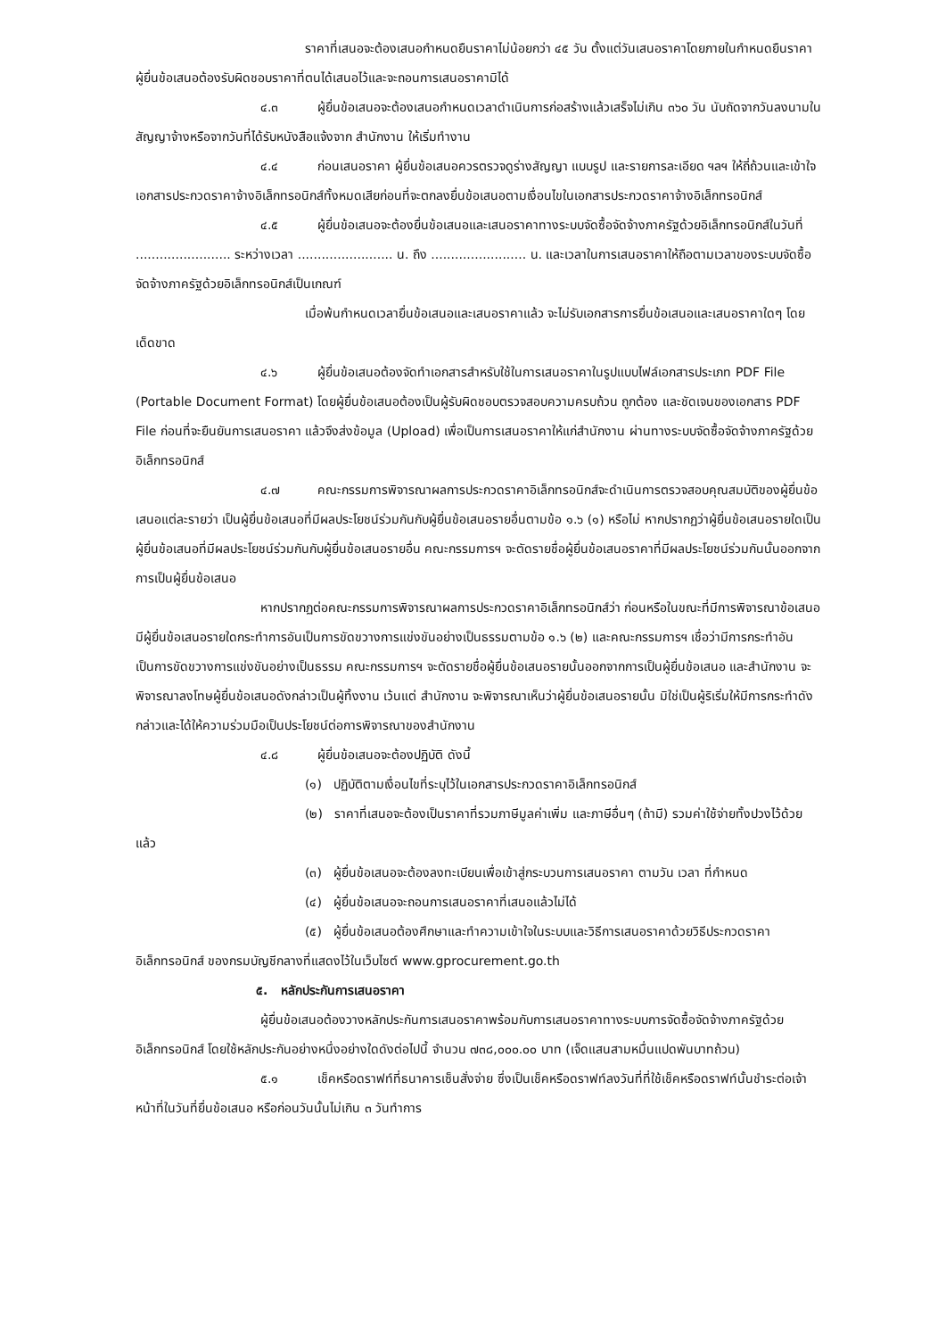ราคาที่เสนอจะต้องเสนอกำหนดยืนราคาไม่น้อยกว่า ๔๕ วัน ตั้งแต่วันเสนอราคาโดยภายในกำหนดยืนราคา ผู้ยื่นข้อเสนอต้องรับผิดชอบราคาที่ตนได้เสนอไว้และจะถอนการเสนอราคามิได้
๔.๓ ผู้ยื่นข้อเสนอจะต้องเสนอกำหนดเวลาดำเนินการก่อสร้างแล้วเสร็จไม่เกิน ๓๖๐ วัน นับถัดจากวันลงนามในสัญญาจ้างหรือจากวันที่ได้รับหนังสือแจ้งจาก สำนักงาน ให้เริ่มทำงาน
๔.๔ ก่อนเสนอราคา ผู้ยื่นข้อเสนอควรตรวจดูร่างสัญญา แบบรูป และรายการละเอียด ฯลฯ ให้ถี่ถ้วนและเข้าใจเอกสารประกวดราคาจ้างอิเล็กทรอนิกส์ทั้งหมดเสียก่อนที่จะตกลงยื่นข้อเสนอตามเงื่อนไขในเอกสารประกวดราคาจ้างอิเล็กทรอนิกส์
๔.๕ ผู้ยื่นข้อเสนอจะต้องยื่นข้อเสนอและเสนอราคาทางระบบจัดซื้อจัดจ้างภาครัฐด้วยอิเล็กทรอนิกส์ในวันที่ ........................ ระหว่างเวลา ........................ น. ถึง ........................ น. และเวลาในการเสนอราคาให้ถือตามเวลาของระบบจัดซื้อจัดจ้างภาครัฐด้วยอิเล็กทรอนิกส์เป็นเกณฑ์
เมื่อพ้นกำหนดเวลายื่นข้อเสนอและเสนอราคาแล้ว จะไม่รับเอกสารการยื่นข้อเสนอและเสนอราคาใดๆ โดยเด็ดขาด
๔.๖ ผู้ยื่นข้อเสนอต้องจัดทำเอกสารสำหรับใช้ในการเสนอราคาในรูปแบบไฟล์เอกสารประเภท PDF File (Portable Document Format) โดยผู้ยื่นข้อเสนอต้องเป็นผู้รับผิดชอบตรวจสอบความครบถ้วน ถูกต้อง และชัดเจนของเอกสาร PDF File ก่อนที่จะยืนยันการเสนอราคา แล้วจึงส่งข้อมูล (Upload) เพื่อเป็นการเสนอราคาให้แก่สำนักงาน ผ่านทางระบบจัดซื้อจัดจ้างภาครัฐด้วยอิเล็กทรอนิกส์
๔.๗ คณะกรรมการพิจารณาผลการประกวดราคาอิเล็กทรอนิกส์จะดำเนินการตรวจสอบคุณสมบัติของผู้ยื่นข้อเสนอแต่ละรายว่า เป็นผู้ยื่นข้อเสนอที่มีผลประโยชน์ร่วมกันกับผู้ยื่นข้อเสนอรายอื่นตามข้อ ๑.๖ (๑) หรือไม่ หากปรากฏว่าผู้ยื่นข้อเสนอรายใดเป็นผู้ยื่นข้อเสนอที่มีผลประโยชน์ร่วมกันกับผู้ยื่นข้อเสนอรายอื่น คณะกรรมการฯ จะตัดรายชื่อผู้ยื่นข้อเสนอราคาที่มีผลประโยชน์ร่วมกันนั้นออกจากการเป็นผู้ยื่นข้อเสนอ
หากปรากฏต่อคณะกรรมการพิจารณาผลการประกวดราคาอิเล็กทรอนิกส์ว่า ก่อนหรือในขณะที่มีการพิจารณาข้อเสนอ มีผู้ยื่นข้อเสนอรายใดกระทำการอันเป็นการขัดขวางการแข่งขันอย่างเป็นธรรมตามข้อ ๑.๖ (๒) และคณะกรรมการฯ เชื่อว่ามีการกระทำอันเป็นการขัดขวางการแข่งขันอย่างเป็นธรรม คณะกรรมการฯ จะตัดรายชื่อผู้ยื่นข้อเสนอรายนั้นออกจากการเป็นผู้ยื่นข้อเสนอ และสำนักงาน จะพิจารณาลงโทษผู้ยื่นข้อเสนอดังกล่าวเป็นผู้ทิ้งงาน เว้นแต่ สำนักงาน จะพิจารณาเห็นว่าผู้ยื่นข้อเสนอรายนั้น มิใช่เป็นผู้ริเริ่มให้มีการกระทำดังกล่าวและได้ให้ความร่วมมือเป็นประโยชน์ต่อการพิจารณาของสำนักงาน
๔.๘ ผู้ยื่นข้อเสนอจะต้องปฏิบัติ ดังนี้
(๑) ปฏิบัติตามเงื่อนไขที่ระบุไว้ในเอกสารประกวดราคาอิเล็กทรอนิกส์
(๒) ราคาที่เสนอจะต้องเป็นราคาที่รวมภาษีมูลค่าเพิ่ม และภาษีอื่นๆ (ถ้ามี) รวมค่าใช้จ่ายทั้งปวงไว้ด้วยแล้ว
(๓) ผู้ยื่นข้อเสนอจะต้องลงทะเบียนเพื่อเข้าสู่กระบวนการเสนอราคา ตามวัน เวลา ที่กำหนด
(๔) ผู้ยื่นข้อเสนอจะถอนการเสนอราคาที่เสนอแล้วไม่ได้
(๕) ผู้ยื่นข้อเสนอต้องศึกษาและทำความเข้าใจในระบบและวิธีการเสนอราคาด้วยวิธีประกวดราคาอิเล็กทรอนิกส์ ของกรมบัญชีกลางที่แสดงไว้ในเว็บไซต์ www.gprocurement.go.th
๕. หลักประกันการเสนอราคา
ผู้ยื่นข้อเสนอต้องวางหลักประกันการเสนอราคาพร้อมกับการเสนอราคาทางระบบการจัดซื้อจัดจ้างภาครัฐด้วยอิเล็กทรอนิกส์ โดยใช้หลักประกันอย่างหนึ่งอย่างใดดังต่อไปนี้ จำนวน ๗๓๘,๐๐๐.๐๐ บาท (เจ็ดแสนสามหมื่นแปดพันบาทถ้วน)
๕.๑ เช็คหรือดราฟท์ที่ธนาคารเซ็นสั่งจ่าย ซึ่งเป็นเช็คหรือดราฟท์ลงวันที่ที่ใช้เช็คหรือดราฟท์นั้นชำระต่อเจ้าหน้าที่ในวันที่ยื่นข้อเสนอ หรือก่อนวันนั้นไม่เกิน ๓ วันทำการ